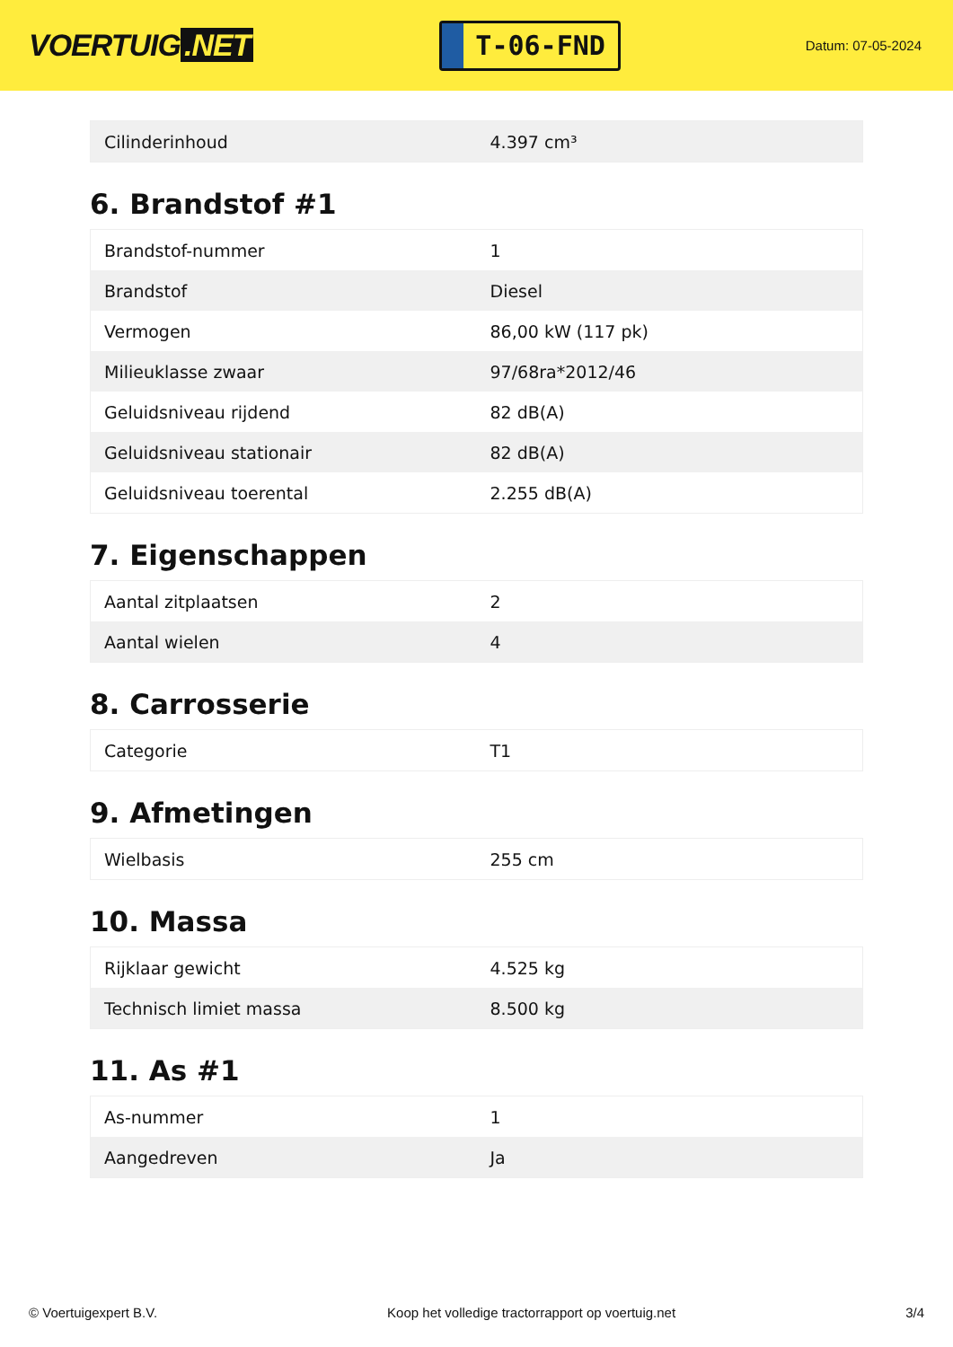VOERTUIG.NET
T-06-FND
Datum: 07-05-2024
| Cilinderinhoud | 4.397 cm³ |
6. Brandstof #1
| Brandstof-nummer | 1 |
| Brandstof | Diesel |
| Vermogen | 86,00 kW (117 pk) |
| Milieuklasse zwaar | 97/68ra*2012/46 |
| Geluidsniveau rijdend | 82 dB(A) |
| Geluidsniveau stationair | 82 dB(A) |
| Geluidsniveau toerental | 2.255 dB(A) |
7. Eigenschappen
| Aantal zitplaatsen | 2 |
| Aantal wielen | 4 |
8. Carrosserie
| Categorie | T1 |
9. Afmetingen
| Wielbasis | 255 cm |
10. Massa
| Rijklaar gewicht | 4.525 kg |
| Technisch limiet massa | 8.500 kg |
11. As #1
| As-nummer | 1 |
| Aangedreven | Ja |
© Voertuigexpert B.V. Koop het volledige tractorrapport op voertuig.net 3/4